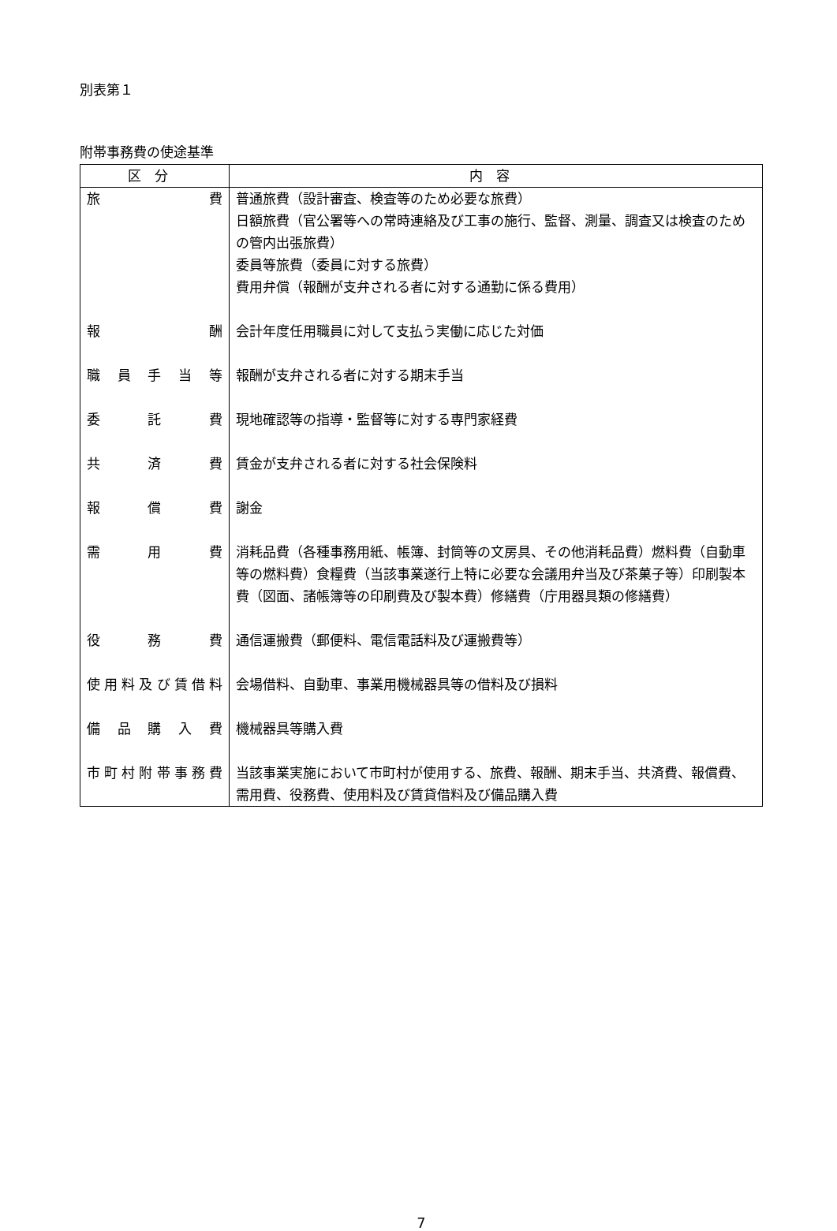別表第１
附帯事務費の使途基準
| 区分 | 内容 |
| --- | --- |
| 旅 費 | 普通旅費（設計審査、検査等のため必要な旅費） 日額旅費（官公署等への常時連絡及び工事の施行、監督、測量、調査又は検査のための管内出張旅費） 委員等旅費（委員に対する旅費） 費用弁償（報酬が支弁される者に対する通勤に係る費用） |
| 報 酬 | 会計年度任用職員に対して支払う実働に応じた対価 |
| 職 員 手 当 等 | 報酬が支弁される者に対する期末手当 |
| 委 託 費 | 現地確認等の指導・監督等に対する専門家経費 |
| 共 済 費 | 賃金が支弁される者に対する社会保険料 |
| 報 償 費 | 謝金 |
| 需 用 費 | 消耗品費（各種事務用紙、帳簿、封筒等の文房具、その他消耗品費）燃料費（自動車等の燃料費）食糧費（当該事業遂行上特に必要な会議用弁当及び茶菓子等）印刷製本費（図面、諸帳簿等の印刷費及び製本費）修繕費（庁用器具類の修繕費） |
| 役 務 費 | 通信運搬費（郵便料、電信電話料及び運搬費等） |
| 使用料及び賃借料 | 会場借料、自動車、事業用機械器具等の借料及び損料 |
| 備 品 購 入 費 | 機械器具等購入費 |
| 市町村附帯事務費 | 当該事業実施において市町村が使用する、旅費、報酬、期末手当、共済費、報償費、需用費、役務費、使用料及び賃貸借料及び備品購入費 |
7